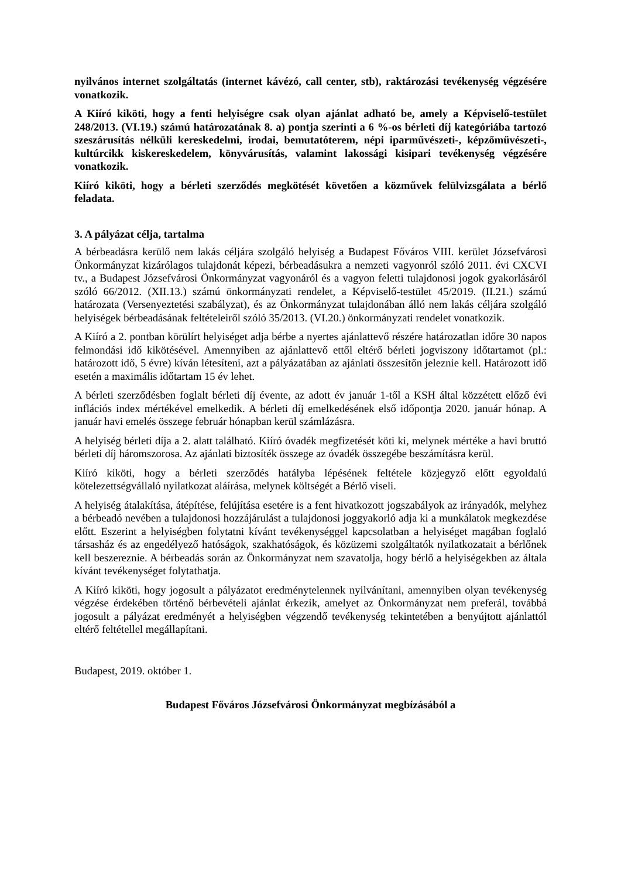nyilvános internet szolgáltatás (internet kávézó, call center, stb), raktározási tevékenység végzésére vonatkozik.
A Kiíró kiköti, hogy a fenti helyiségre csak olyan ajánlat adható be, amely a Képviselő-testület 248/2013. (VI.19.) számú határozatának 8. a) pontja szerinti a 6 %-os bérleti díj kategóriába tartozó szeszárusítás nélküli kereskedelmi, irodai, bemutatóterem, népi iparművészeti-, képzőművészeti-, kultúrcikk kiskereskedelem, könyvárusítás, valamint lakossági kisipari tevékenység végzésére vonatkozik.
Kiíró kiköti, hogy a bérleti szerződés megkötését követően a közművek felülvizsgálata a bérlő feladata.
3. A pályázat célja, tartalma
A bérbeadásra kerülő nem lakás céljára szolgáló helyiség a Budapest Főváros VIII. kerület Józsefvárosi Önkormányzat kizárólagos tulajdonát képezi, bérbeadásukra a nemzeti vagyonról szóló 2011. évi CXCVI tv., a Budapest Józsefvárosi Önkormányzat vagyonáról és a vagyon feletti tulajdonosi jogok gyakorlásáról szóló 66/2012. (XII.13.) számú önkormányzati rendelet, a Képviselő-testület 45/2019. (II.21.) számú határozata (Versenyeztetési szabályzat), és az Önkormányzat tulajdonában álló nem lakás céljára szolgáló helyiségek bérbeadásának feltételeiről szóló 35/2013. (VI.20.) önkormányzati rendelet vonatkozik.
A Kiíró a 2. pontban körülírt helyiséget adja bérbe a nyertes ajánlattevő részére határozatlan időre 30 napos felmondási idő kikötésével. Amennyiben az ajánlattevő ettől eltérő bérleti jogviszony időtartamot (pl.: határozott idő, 5 évre) kíván létesíteni, azt a pályázatában az ajánlati összesítőn jeleznie kell. Határozott idő esetén a maximális időtartam 15 év lehet.
A bérleti szerződésben foglalt bérleti díj évente, az adott év január 1-től a KSH által közzétett előző évi inflációs index mértékével emelkedik. A bérleti díj emelkedésének első időpontja 2020. január hónap. A január havi emelés összege február hónapban kerül számlázásra.
A helyiség bérleti díja a 2. alatt található. Kiíró óvadék megfizetését köti ki, melynek mértéke a havi bruttó bérleti díj háromszorosa. Az ajánlati biztosíték összege az óvadék összegébe beszámításra kerül.
Kiíró kiköti, hogy a bérleti szerződés hatályba lépésének feltétele közjegyző előtt egyoldalú kötelezettségvállaló nyilatkozat aláírása, melynek költségét a Bérlő viseli.
A helyiség átalakítása, átépítése, felújítása esetére is a fent hivatkozott jogszabályok az irányadók, melyhez a bérbeadó nevében a tulajdonosi hozzájárulást a tulajdonosi joggyakorló adja ki a munkálatok megkezdése előtt. Eszerint a helyiségben folytatni kívánt tevékenységgel kapcsolatban a helyiséget magában foglaló társasház és az engedélyező hatóságok, szakhatóságok, és közüzemi szolgáltatók nyilatkozatait a bérlőnek kell beszereznie. A bérbeadás során az Önkormányzat nem szavatolja, hogy bérlő a helyiségekben az általa kívánt tevékenységet folytathatja.
A Kiíró kiköti, hogy jogosult a pályázatot eredménytelennek nyilvánítani, amennyiben olyan tevékenység végzése érdekében történő bérbevételi ajánlat érkezik, amelyet az Önkormányzat nem preferál, továbbá jogosult a pályázat eredményét a helyiségben végzendő tevékenység tekintetében a benyújtott ajánlattól eltérő feltétellel megállapítani.
Budapest, 2019. október 1.
Budapest Főváros Józsefvárosi Önkormányzat megbízásából a